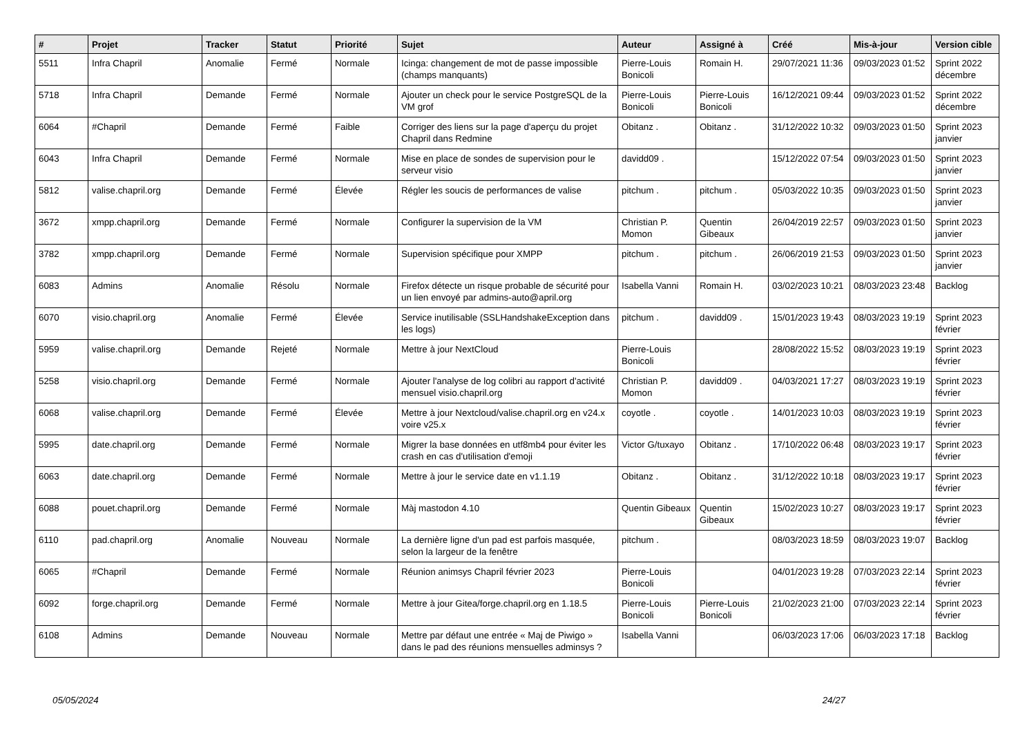| # | Projet | Tracker | Statut | Priorité | Sujet | Auteur | Assigné à | Créé | Mis-à-jour | Version cible |
| --- | --- | --- | --- | --- | --- | --- | --- | --- | --- | --- |
| 5511 | Infra Chapril | Anomalie | Fermé | Normale | Icinga: changement de mot de passe impossible (champs manquants) | Pierre-Louis Bonicoli | Romain H. | 29/07/2021 11:36 | 09/03/2023 01:52 | Sprint 2022 décembre |
| 5718 | Infra Chapril | Demande | Fermé | Normale | Ajouter un check pour le service PostgreSQL de la VM grof | Pierre-Louis Bonicoli | Pierre-Louis Bonicoli | 16/12/2021 09:44 | 09/03/2023 01:52 | Sprint 2022 décembre |
| 6064 | #Chapril | Demande | Fermé | Faible | Corriger des liens sur la page d'aperçu du projet Chapril dans Redmine | Obitanz . | Obitanz . | 31/12/2022 10:32 | 09/03/2023 01:50 | Sprint 2023 janvier |
| 6043 | Infra Chapril | Demande | Fermé | Normale | Mise en place de sondes de supervision pour le serveur visio | davidd09 . | | 15/12/2022 07:54 | 09/03/2023 01:50 | Sprint 2023 janvier |
| 5812 | valise.chapril.org | Demande | Fermé | Élevée | Régler les soucis de performances de valise | pitchum . | pitchum . | 05/03/2022 10:35 | 09/03/2023 01:50 | Sprint 2023 janvier |
| 3672 | xmpp.chapril.org | Demande | Fermé | Normale | Configurer la supervision de la VM | Christian P. Momon | Quentin Gibeaux | 26/04/2019 22:57 | 09/03/2023 01:50 | Sprint 2023 janvier |
| 3782 | xmpp.chapril.org | Demande | Fermé | Normale | Supervision spécifique pour XMPP | pitchum . | pitchum . | 26/06/2019 21:53 | 09/03/2023 01:50 | Sprint 2023 janvier |
| 6083 | Admins | Anomalie | Résolu | Normale | Firefox détecte un risque probable de sécurité pour un lien envoyé par admins-auto@april.org | Isabella Vanni | Romain H. | 03/02/2023 10:21 | 08/03/2023 23:48 | Backlog |
| 6070 | visio.chapril.org | Anomalie | Fermé | Élevée | Service inutilisable (SSLHandshakeException dans les logs) | pitchum . | davidd09 . | 15/01/2023 19:43 | 08/03/2023 19:19 | Sprint 2023 février |
| 5959 | valise.chapril.org | Demande | Rejeté | Normale | Mettre à jour NextCloud | Pierre-Louis Bonicoli | | 28/08/2022 15:52 | 08/03/2023 19:19 | Sprint 2023 février |
| 5258 | visio.chapril.org | Demande | Fermé | Normale | Ajouter l'analyse de log colibri au rapport d'activité mensuel visio.chapril.org | Christian P. Momon | davidd09 . | 04/03/2021 17:27 | 08/03/2023 19:19 | Sprint 2023 février |
| 6068 | valise.chapril.org | Demande | Fermé | Élevée | Mettre à jour Nextcloud/valise.chapril.org en v24.x voire v25.x | coyotle . | coyotle . | 14/01/2023 10:03 | 08/03/2023 19:19 | Sprint 2023 février |
| 5995 | date.chapril.org | Demande | Fermé | Normale | Migrer la base données en utf8mb4 pour éviter les crash en cas d'utilisation d'emoji | Victor G/tuxayo | Obitanz . | 17/10/2022 06:48 | 08/03/2023 19:17 | Sprint 2023 février |
| 6063 | date.chapril.org | Demande | Fermé | Normale | Mettre à jour le service date en v1.1.19 | Obitanz . | Obitanz . | 31/12/2022 10:18 | 08/03/2023 19:17 | Sprint 2023 février |
| 6088 | pouet.chapril.org | Demande | Fermé | Normale | Màj mastodon 4.10 | Quentin Gibeaux | Quentin Gibeaux | 15/02/2023 10:27 | 08/03/2023 19:17 | Sprint 2023 février |
| 6110 | pad.chapril.org | Anomalie | Nouveau | Normale | La dernière ligne d'un pad est parfois masquée, selon la largeur de la fenêtre | pitchum . | | 08/03/2023 18:59 | 08/03/2023 19:07 | Backlog |
| 6065 | #Chapril | Demande | Fermé | Normale | Réunion animsys Chapril février 2023 | Pierre-Louis Bonicoli | | 04/01/2023 19:28 | 07/03/2023 22:14 | Sprint 2023 février |
| 6092 | forge.chapril.org | Demande | Fermé | Normale | Mettre à jour Gitea/forge.chapril.org en 1.18.5 | Pierre-Louis Bonicoli | Pierre-Louis Bonicoli | 21/02/2023 21:00 | 07/03/2023 22:14 | Sprint 2023 février |
| 6108 | Admins | Demande | Nouveau | Normale | Mettre par défaut une entrée « Maj de Piwigo » dans le pad des réunions mensuelles adminsys ? | Isabella Vanni | | 06/03/2023 17:06 | 06/03/2023 17:18 | Backlog |
05/05/2024 24/27